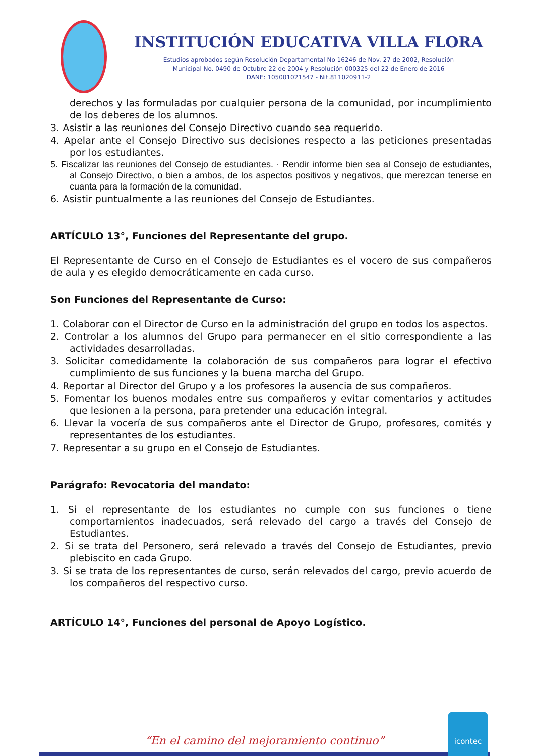INSTITUCIÓN EDUCATIVA VILLA FLORA
Estudios aprobados según Resolución Departamental No 16246 de Nov. 27 de 2002, Resolución
Municipal No. 0490 de Octubre 22 de 2004 y Resolución 000325 del 22 de Enero de 2016
DANE: 105001021547 - Nit.811020911-2
derechos y las formuladas por cualquier persona de la comunidad, por incumplimiento de los deberes de los alumnos.
3. Asistir a las reuniones del Consejo Directivo cuando sea requerido.
4. Apelar ante el Consejo Directivo sus decisiones respecto a las peticiones presentadas por los estudiantes.
5. Fiscalizar las reuniones del Consejo de estudiantes. · Rendir informe bien sea al Consejo de estudiantes, al Consejo Directivo, o bien a ambos, de los aspectos positivos y negativos, que merezcan tenerse en cuanta para la formación de la comunidad.
6. Asistir puntualmente a las reuniones del Consejo de Estudiantes.
ARTÍCULO 13°, Funciones del Representante del grupo.
El Representante de Curso en el Consejo de Estudiantes es el vocero de sus compañeros de aula y es elegido democráticamente en cada curso.
Son Funciones del Representante de Curso:
1. Colaborar con el Director de Curso en la administración del grupo en todos los aspectos.
2. Controlar a los alumnos del Grupo para permanecer en el sitio correspondiente a las actividades desarrolladas.
3. Solicitar comedidamente la colaboración de sus compañeros para lograr el efectivo cumplimiento de sus funciones y la buena marcha del Grupo.
4. Reportar al Director del Grupo y a los profesores la ausencia de sus compañeros.
5. Fomentar los buenos modales entre sus compañeros y evitar comentarios y actitudes que lesionen a la persona, para pretender una educación integral.
6. Llevar la vocería de sus compañeros ante el Director de Grupo, profesores, comités y representantes de los estudiantes.
7. Representar a su grupo en el Consejo de Estudiantes.
Parágrafo: Revocatoria del mandato:
1. Si el representante de los estudiantes no cumple con sus funciones o tiene comportamientos inadecuados, será relevado del cargo a través del Consejo de Estudiantes.
2. Si se trata del Personero, será relevado a través del Consejo de Estudiantes, previo plebiscito en cada Grupo.
3. Si se trata de los representantes de curso, serán relevados del cargo, previo acuerdo de los compañeros del respectivo curso.
ARTÍCULO 14°, Funciones del personal de Apoyo Logístico.
“En el camino del mejoramiento continuo”
icontec